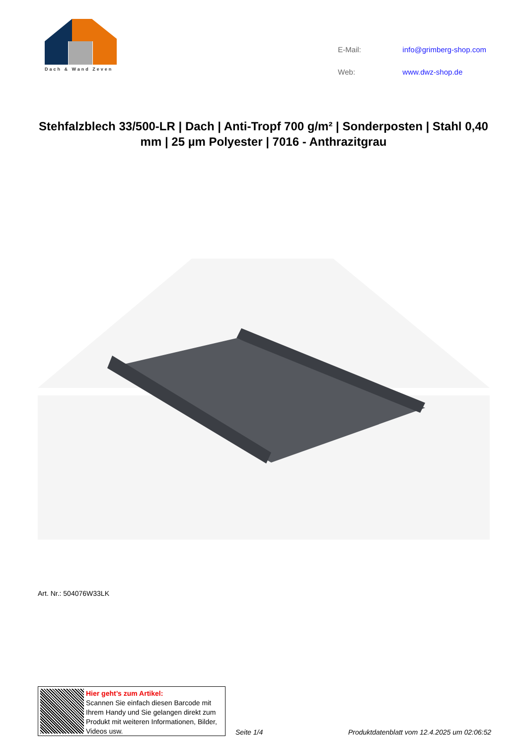Dach & Wand Zeven
| E-Mail: | info@grimberg-shop.com |
| Web: | www.dwz-shop.de |
Stehfalzblech 33/500-LR | Dach | Anti-Tropf 700 g/m² | Sonderposten | Stahl 0,40 mm | 25 µm Polyester | 7016 - Anthrazitgrau
Art. Nr.: 504076W33LK
Hier geht’s zum Artikel:
Scannen Sie einfach diesen Barcode mit Ihrem Handy und Sie gelangen direkt zum Produkt mit weiteren Informationen, Bilder, Videos usw.
Seite 1/4
Produktdatenblatt vom 12.4.2025 um 02:06:52